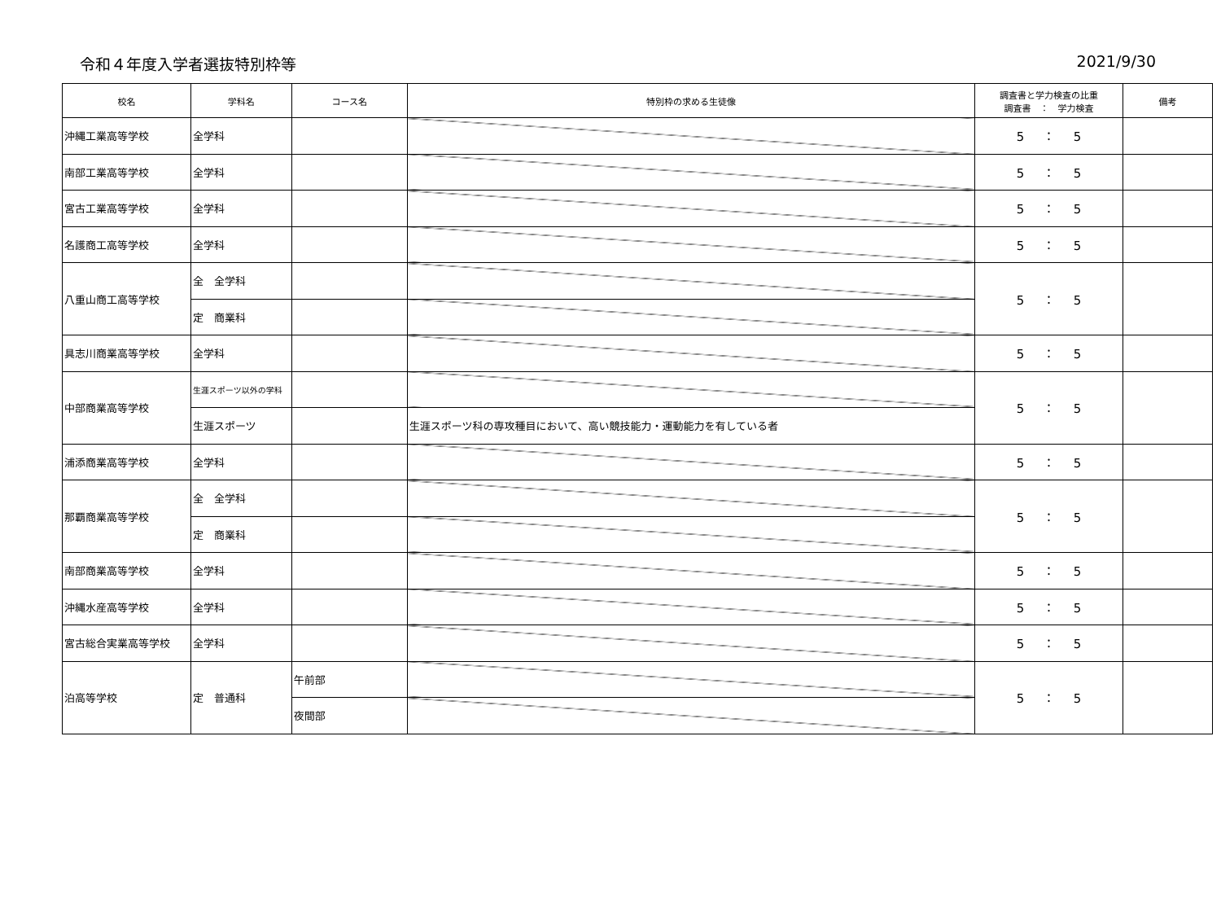令和４年度入学者選抜特別枠等 2021/9/30
| 校名 | 学科名 | コース名 | 特別枠の求める生徒像 | 調査書と学力検査の比重 調査書 ： 学力検査 | 備考 |
| --- | --- | --- | --- | --- | --- |
| 沖縄工業高等学校 | 全学科 | | | 5 ： 5 | |
| 南部工業高等学校 | 全学科 | | | 5 ： 5 | |
| 宮古工業高等学校 | 全学科 | | | 5 ： 5 | |
| 名護商工高等学校 | 全学科 | | | 5 ： 5 | |
| 八重山商工高等学校 | 全 全学科 | | | 5 ： 5 | |
| | 定 商業科 | | | | |
| 具志川商業高等学校 | 全学科 | | | 5 ： 5 | |
| 中部商業高等学校 | 生涯スポーツ以外の学科 | | | 5 ： 5 | |
| | 生涯スポーツ | | 生涯スポーツ科の専攻種目において、高い競技能力・運動能力を有している者 | | |
| 浦添商業高等学校 | 全学科 | | | 5 ： 5 | |
| 那覇商業高等学校 | 全 全学科 | | | 5 ： 5 | |
| | 定 商業科 | | | | |
| 南部商業高等学校 | 全学科 | | | 5 ： 5 | |
| 沖縄水産高等学校 | 全学科 | | | 5 ： 5 | |
| 宮古総合実業高等学校 | 全学科 | | | 5 ： 5 | |
| 泊高等学校 | 定 普通科 | 午前部 | | 5 ： 5 | |
| | | 夜間部 | | | |